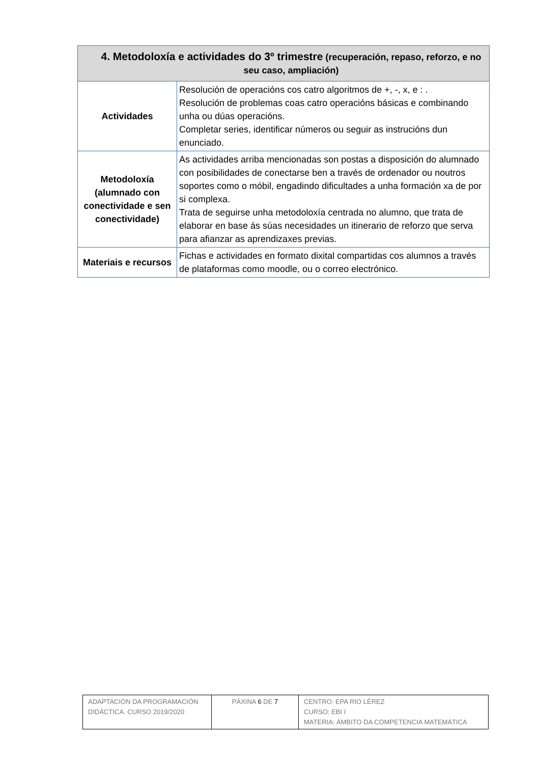| 4. Metodoloxía e actividades do 3º trimestre (recuperación, repaso, reforzo, e no seu caso, ampliación) | |
| --- | --- |
| Actividades | Resolución de operacións cos catro algoritmos de +, -, x, e : . Resolución de problemas coas catro operacións básicas e combinando unha ou dúas operacións. Completar series, identificar números ou seguir as instrucións dun enunciado. |
| Metodoloxía (alumnado con conectividade e sen conectividade) | As actividades arriba mencionadas son postas a disposición do alumnado con posibilidades de conectarse ben a través de ordenador ou noutros soportes como o móbil, engadindo dificultades a unha formación xa de por si complexa. Trata de seguirse unha metodoloxía centrada no alumno, que trata de elaborar en base ás súas necesidades un itinerario de reforzo que serva para afianzar as aprendizaxes previas. |
| Materiais e recursos | Fichas e actividades en formato dixital compartidas cos alumnos a través de plataformas como moodle, ou o correo electrónico. |
| ADAPTACIÓN DA PROGRAMACIÓN DIDÁCTICA. CURSO 2019/2020 | PÁXINA 6 DE 7 | CENTRO: EPA RIO LÉREZ CURSO: EBI I MATERIA: ÁMBITO DA COMPETENCIA MATEMÁTICA |